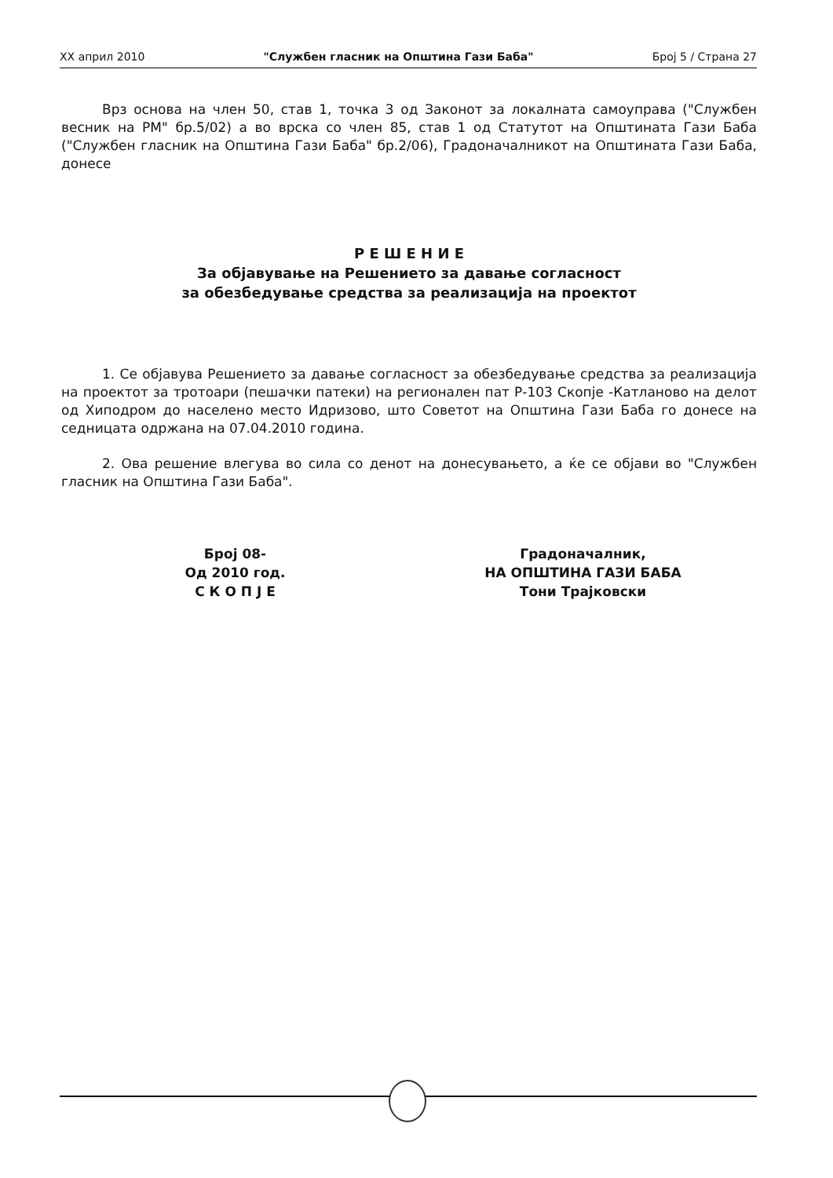XX април 2010 "Службен гласник на Општина Гази Баба" Број 5 / Страна 27
Врз основа на член 50, став 1, точка 3 од Законот за локалната самоуправа ("Службен весник на РМ" бр.5/02) а во врска со член 85, став 1 од Статутот на Општината Гази Баба ("Службен гласник на Општина Гази Баба" бр.2/06), Градоначалникот на Општината Гази Баба, донесе
Р Е Ш Е Н И Е
За објавување на Решението за давање согласност
за обезбедување средства за реализација на проектот
1. Се објавува Решението за давање согласност за обезбедување средства за реализација на проектот за тротоари (пешачки патеки) на регионален пат Р-103 Скопје -Катланово на делот од Хиподром до населено место Идризово, што Советот на Општина Гази Баба го донесе на седницата одржана на 07.04.2010 година.
2. Ова решение влегува во сила со денот на донесувањето, а ќе се објави во "Службен гласник на Општина Гази Баба".
Број 08-
Од 2010 год.
С К О П Ј Е
Градоначалник,
НА ОПШТИНА ГАЗИ БАБА
Тони Трајковски